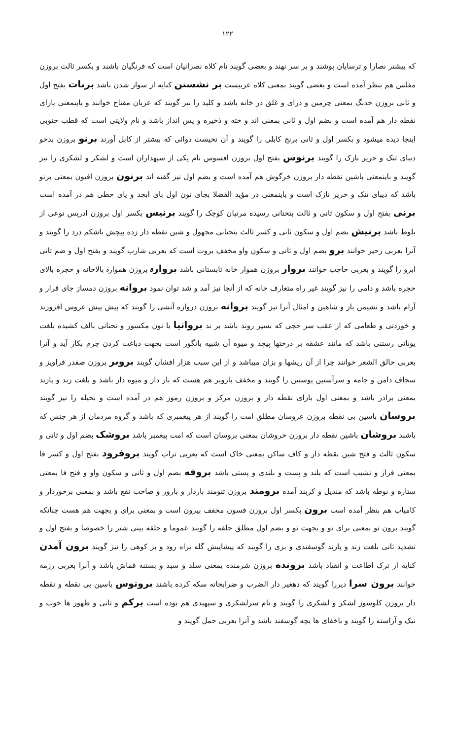۱۲۲
که بیشتر نصارا و ترسایان پوشند و بر سر نهند و بعضی گویند نام کلاه نصرانیان است که فرنگیان باشند و بکسر ثالث بروزن مفلس هم بنظر آمده است و بعضی گویند بمعنی کلاه عربیست بر نشستن کنایه از سوار شدن باشد برنات بفتح اول و ثانی بروزن خدنگ بمعنی چرمین و درای و غلق در خانه باشد و کلید را نیز گویند که عربان مفتاح خوانند و باینمعنی بازای نقطه دار هم آمده است و بضم اول و ثانی بمعنی اند و خته و ذخیره و پس انداز باشد و نام ولایتی است که قطب جنوبی اینجا دیده میشود و بکسر اول و ثانی برنج کابلی را گویند و آن نخیست دوائی که بیشتر از کابل آورند برنو بروزن بدخو دیبای تنک و حریر نازک را گویند برنوس بفتح اول بروزن افسوس نام یکی از سپهداران است و لشکر و لشکری را نیز گویند و باینمعنی باشین نقطه دار بروزن خرگوش هم آمده است و بضم اول نیز گفته اند برنون بروزن افیون بمعنی برنو باشد که دیبای تنک و حریر نازک است و باینمعنی در مؤید الفضلا بجای نون اول بای ابجد و یای حطی هم در آمده است برنی بفتح اول و سکون ثانی و ثالث بتحتانی رسیده مرتبان کوچک را گویند برنیس بکسر اول بروزن ادریس نوعی از بلوط باشد برنیش بضم اول و سکون ثانی و کسر ثالث بتحتانی مجهول و شین نقطه دار زده پیچش باشکم درد را گویند و آنرا بعربی زحیر خوانند برو بضم اول و ثانی و سکون واو مخفف بروت است که بعربی شارب گویند و بفتح اول و ضم ثانی ابرو را گویند و بعربی حاجب خوانند بروار بروزن هموار خانه تابستانی باشد بروارہ بروزن هموارہ بالاخانه و حجره بالای حجره باشد و دامی را نیز گویند غیر راه متعارف خانه که از آنجا نیز آمد و شد توان نمود بروانه بروزن دمساز جای قرار و آرام باشد و نشیمن باز و شاهین و امثال آنرا نیز گویند بروانه بروزن دروازه آتشی را گویند که پیش پیش عروس افروزند و خوردنی و طعامی که از عقب سر حجی که بسیر روند باشد بر ند بروانیا با نون مکسور و تحتانی بالف کشیده بلغت یونانی رستنی باشد که مانند عشقه بر درختها پیچد و میوه آن شبیه بانگور است بجهت دباغت کردن چرم بکار آید و آنرا بعربی حالق الشعر خوانند چرا از آن ریشها و بزان میباشد و از این سبب هزار افشان گویند بروبر بروزن صفدر فراویز و سجاف دامن و جامه و سرآستین پوستین را گویند و مخفف باروبر هم هست که بار دار و میوه دار باشد و بلغت زند و پازند بمعنی برادر باشد و بمعنی اول بازای نقطه دار و بروزن مرکز و بروزن رموز هم در آمده است و بحیله را نیز گویند بروسان باسین بی نقطه بروزن عروسان مطلق امت را گویند از هر پیغمبری که باشد و گروه مردمان از هر جنس که باشند بروشان باشین نقطه دار بروزن خروشان بمعنی بروسان است که امت پیغمبر باشد بروشک بضم اول و ثانی و سکون ثالث و فتح شین نقطه دار و کاف ساکن بمعنی خاک است که بعربی تراب گویند بروفرود بفتح اول و کسر فا بمعنی فراز و نشیب است که بلند و پست و بلندی و پستی باشد بروفه بضم اول و ثانی و سکون واو و فتح فا بمعنی ستاره و نوطه باشد که مندیل و کربند آمده برومند بروزن تنومند باردار و بارور و صاحب نفع باشد و بمعنی برخوردار و کامیاب هم بنظر آمده است برون بکسر اول بروزن فسون مخفف بیرون است و بمعنی برای و بجهت هم هست چنانکه گویند برون تو بمعنی برای تو و بجهت تو و بضم اول مطلق حلقه را گویند عموما و حلقه بینی شتر را خصوصا و بفتح اول و تشدید ثانی بلغت زند و پازند گوسفندی و بزی را گویند که پیشاپیش گله براه رود و بز کوهی را نیز گویند برون آمدن کنایه از ترک اطاعت و انقیاد باشد برونده بروزن شرمنده بمعنی سلد و سبد و بستنه قماش باشد و آنرا بعربی رزمه خوانند برون سرا دیررا گویند که دهغیر دار الضرب و ضرابخانه سکه کرده باشند برونوس باسین بی نقطه و نقطه دار بروزن کلوسوز لشکر و لشکری را گویند و نام سرلشکری و سپهبدی هم بوده است برکم و ثانی و ظهور ها خوب و نیک و آراسته را گویند و باخفای ها بچه گوسفند باشد و آنرا بعربی حمل گویند و